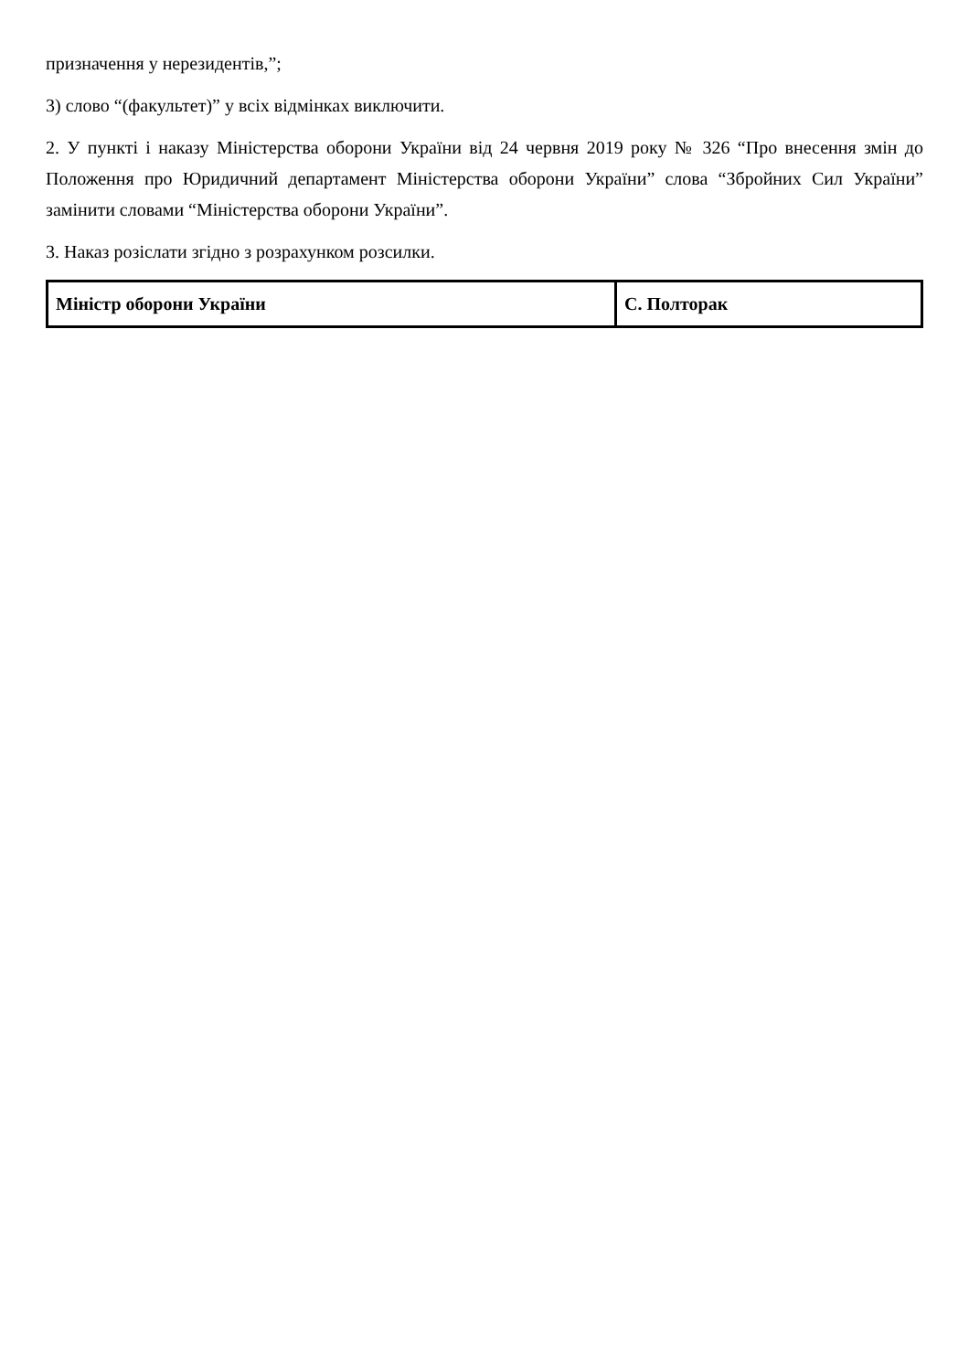призначення у нерезидентів,”;
3) слово “(факультет)” у всіх відмінках виключити.
2. У пункті і наказу Міністерства оборони України від 24 червня 2019 року № 326 “Про внесення змін до Положення про Юридичний департамент Міністерства оборони України” слова “Збройних Сил України” замінити словами “Міністерства оборони України”.
3. Наказ розіслати згідно з розрахунком розсилки.
| Міністр оборони України | С. Полторак |